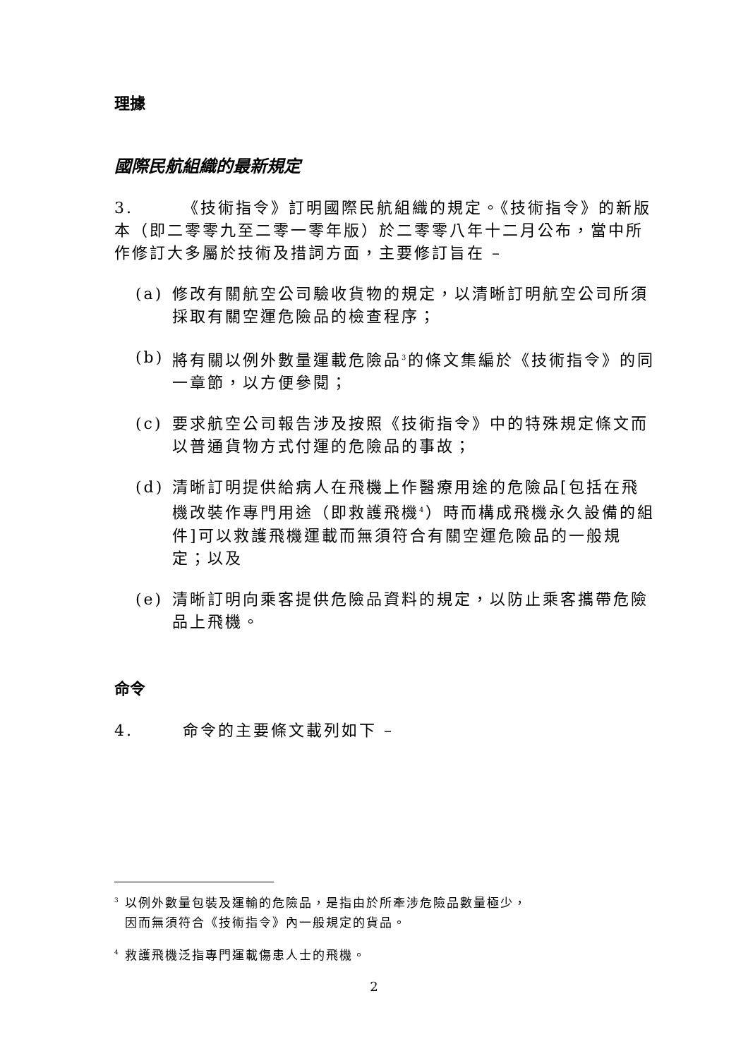理據
國際民航組織的最新規定
3. 《技術指令》訂明國際民航組織的規定。《技術指令》的新版本（即二零零九至二零一零年版）於二零零八年十二月公布，當中所作修訂大多屬於技術及措詞方面，主要修訂旨在 –
(a) 修改有關航空公司驗收貨物的規定，以清晰訂明航空公司所須採取有關空運危險品的檢查程序；
(b) 將有關以例外數量運載危險品<sup>3</sup>的條文集編於《技術指令》的同一章節，以方便參閱；
(c) 要求航空公司報告涉及按照《技術指令》中的特殊規定條文而以普通貨物方式付運的危險品的事故；
(d) 清晰訂明提供給病人在飛機上作醫療用途的危險品[包括在飛機改裝作專門用途（即救護飛機<sup>4</sup>）時而構成飛機永久設備的組件]可以救護飛機運載而無須符合有關空運危險品的一般規定；以及
(e) 清晰訂明向乘客提供危險品資料的規定，以防止乘客攜帶危險品上飛機。
命令
4. 命令的主要條文載列如下 –
<sup>3</sup> 以例外數量包裝及運輸的危險品，是指由於所牽涉危險品數量極少，
因而無須符合《技術指令》內一般規定的貨品。
<sup>4</sup> 救護飛機泛指專門運載傷患人士的飛機。
2